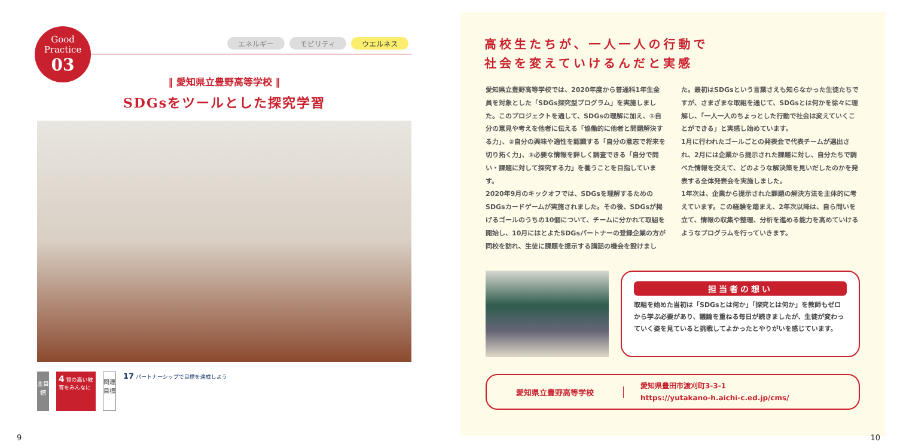Good
Practice
03
エネルギー モビリティ ウエルネス
‖ 愛知県立豊野高等学校 ‖
SDGsをツールとした探究学習
主目標
4 質の高い教育をみんなに
関連目標
17 パートナーシップで目標を達成しよう
9
高校生たちが、一人一人の行動で
社会を変えていけるんだと実感
愛知県立豊野高等学校では、2020年度から普通科1年生全員を対象とした「SDGs探究型プログラム」を実施しました。このプロジェクトを通して、SDGsの理解に加え、①自分の意見や考えを他者に伝える「協働的に他者と問題解決する力」、②自分の興味や適性を認識する「自分の意志で将来を切り拓く力」、③必要な情報を詳しく調査できる「自分で問い・課題に対して探究する力」を養うことを目指しています。
2020年9月のキックオフでは、SDGsを理解するためのSDGsカードゲームが実施されました。その後、SDGsが掲げるゴールのうちの10個について、チームに分かれて取組を開始し、10月にはとよたSDGsパートナーの登録企業の方が同校を訪れ、生徒に課題を提示する講話の機会を設けました。最初はSDGsという言葉さえも知らなかった生徒たちですが、さまざまな取組を通じて、SDGsとは何かを徐々に理解し、「一人一人のちょっとした行動で社会は変えていくことができる」と実感し始めています。
1月に行われたゴールごとの発表会で代表チームが選出され、2月には企業から提示された課題に対し、自分たちで調べた情報を交えて、どのような解決策を見いだしたのかを発表する全体発表会を実施しました。
1年次は、企業から提示された課題の解決方法を主体的に考えています。この経験を踏まえ、2年次以降は、自ら問いを立て、情報の収集や整理、分析を進める能力を高めていけるようなプログラムを行っていきます。
担当者の想い
取組を始めた当初は「SDGsとは何か」「探究とは何か」を教師もゼロから学ぶ必要があり、議論を重ねる毎日が続きましたが、生徒が変わっていく姿を見ていると挑戦してよかったとやりがいを感じています。
愛知県立豊野高等学校
愛知県豊田市渡刈町3-3-1
https://yutakano-h.aichi-c.ed.jp/cms/
10